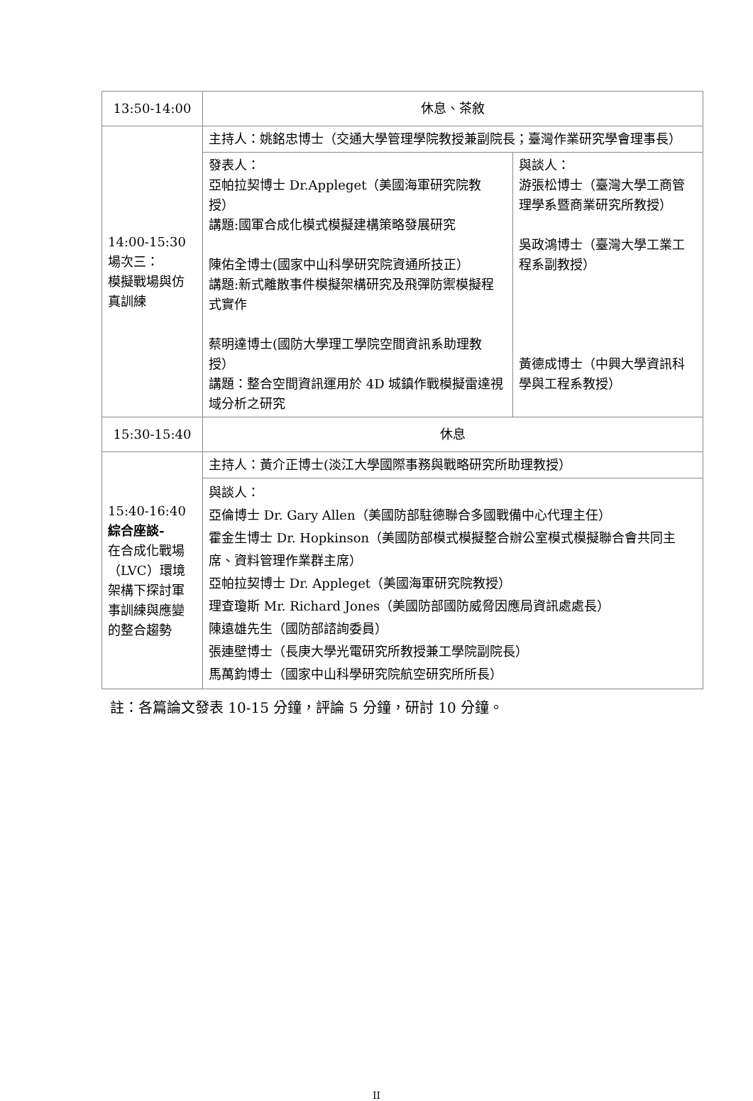| 13:50-14:00 | 休息、茶敘 | |
| 14:00-15:30 場次三： 模擬戰場與仿真訓練 | 主持人：姚銘忠博士（交通大學管理學院教授兼副院長；臺灣作業研究學會理事長） | |
| | 發表人： 亞帕拉契博士 Dr.Appleget（美國海軍研究院教授） 講題:國軍合成化模式模擬建構策略發展研究 陳佑全博士(國家中山科學研究院資通所技正） 講題:新式離散事件模擬架構研究及飛彈防禦模擬程式實作 蔡明達博士(國防大學理工學院空間資訊系助理教授） 講題：整合空間資訊運用於 4D 城鎮作戰模擬雷達視域分析之研究 | 與談人： 游張松博士（臺灣大學工商管理學系暨商業研究所教授） 吳政鴻博士（臺灣大學工業工程系副教授） 黃德成博士（中興大學資訊科學與工程系教授） |
| 15:30-15:40 | 休息 | |
| 15:40-16:40 綜合座談- 在合成化戰場（LVC）環境架構下探討軍事訓練與應變的整合趨勢 | 主持人：黃介正博士(淡江大學國際事務與戰略研究所助理教授） | |
| | 與談人： 亞倫博士 Dr. Gary Allen（美國防部駐德聯合多國戰備中心代理主任） 霍金生博士 Dr. Hopkinson（美國防部模式模擬整合辦公室模式模擬聯合會共同主席、資料管理作業群主席） 亞帕拉契博士 Dr. Appleget（美國海軍研究院教授） 理查瓊斯 Mr. Richard Jones（美國防部國防威脅因應局資訊處處長） 陳遠雄先生（國防部諮詢委員） 張連壁博士（長庚大學光電研究所教授兼工學院副院長） 馬萬鈞博士（國家中山科學研究院航空研究所所長） | |
註：各篇論文發表 10-15 分鐘，評論 5 分鐘，研討 10 分鐘。
II